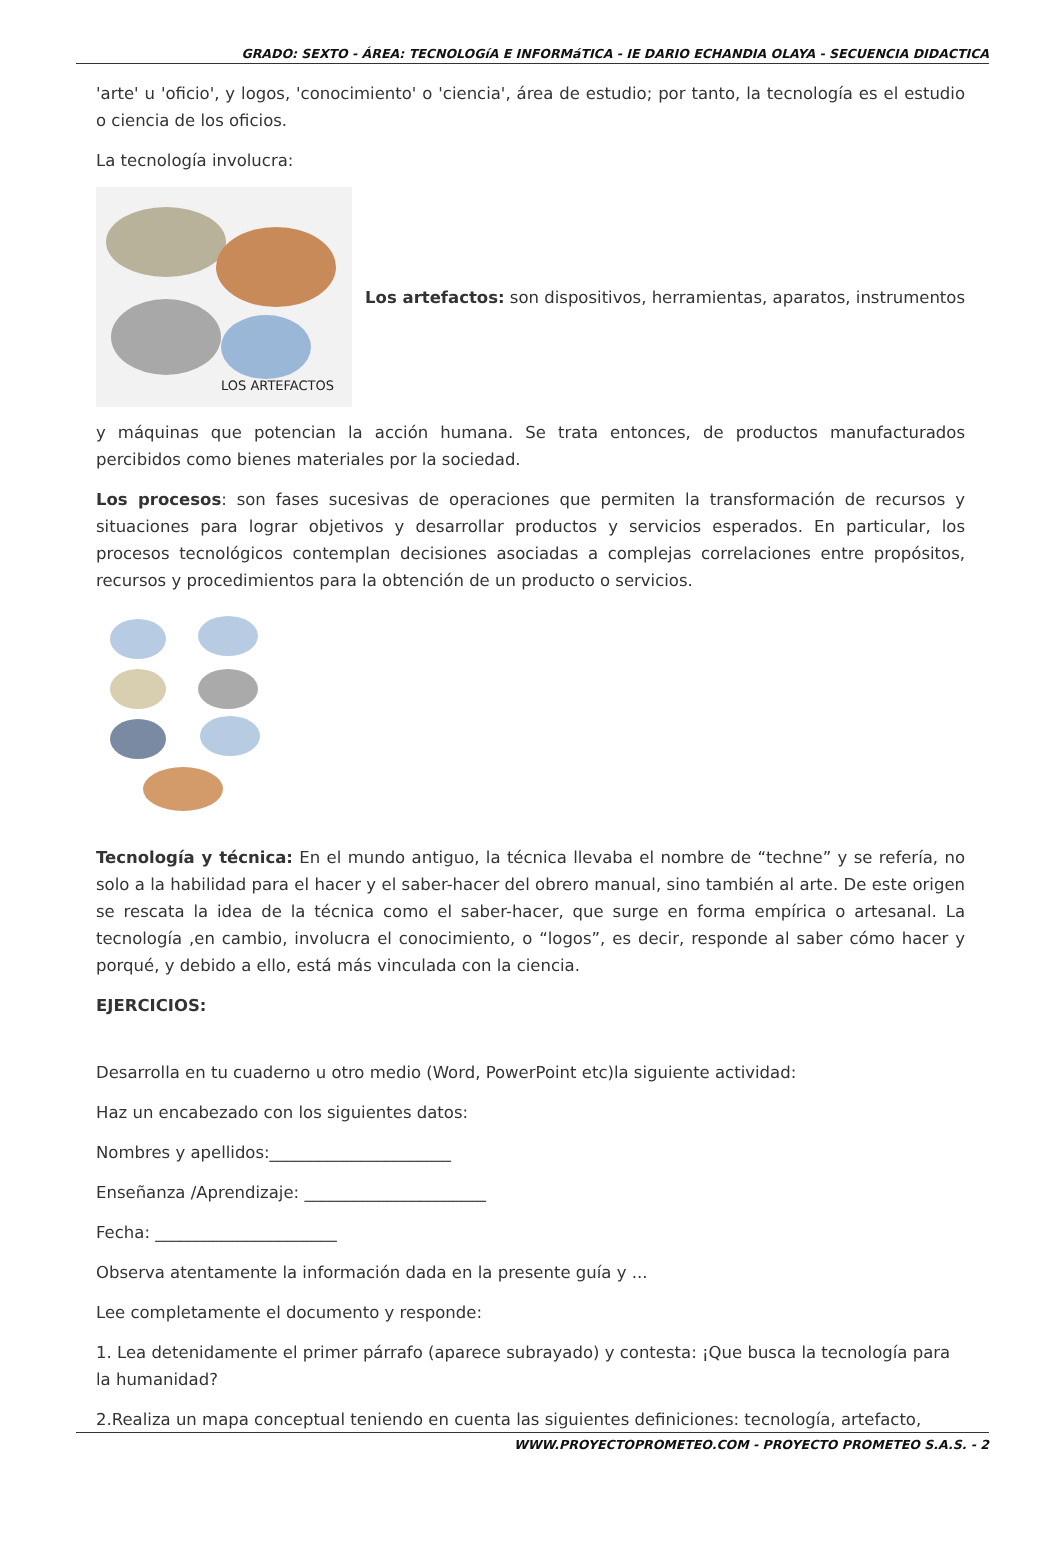GRADO: SEXTO - ÁREA: TECNOLOGíA E INFORMáTICA - IE DARIO ECHANDIA OLAYA - SECUENCIA DIDACTICA
'arte' u 'oficio', y logos, 'conocimiento' o 'ciencia', área de estudio; por tanto, la tecnología es el estudio o ciencia de los oficios.
La tecnología involucra:
LOS ARTEFACTOS
Los artefactos: son dispositivos, herramientas, aparatos, instrumentos
y máquinas que potencian la acción humana. Se trata entonces, de productos manufacturados percibidos como bienes materiales por la sociedad.
Los procesos: son fases sucesivas de operaciones que permiten la transformación de recursos y situaciones para lograr objetivos y desarrollar productos y servicios esperados. En particular, los procesos tecnológicos contemplan decisiones asociadas a complejas correlaciones entre propósitos, recursos y procedimientos para la obtención de un producto o servicios.
Tecnología y técnica: En el mundo antiguo, la técnica llevaba el nombre de “techne” y se refería, no solo a la habilidad para el hacer y el saber-hacer del obrero manual, sino también al arte. De este origen se rescata la idea de la técnica como el saber-hacer, que surge en forma empírica o artesanal. La tecnología ,en cambio, involucra el conocimiento, o “logos”, es decir, responde al saber cómo hacer y porqué, y debido a ello, está más vinculada con la ciencia.
EJERCICIOS:
Desarrolla en tu cuaderno u otro medio (Word, PowerPoint etc)la siguiente actividad:
Haz un encabezado con los siguientes datos:
Nombres y apellidos:______________________
Enseñanza /Aprendizaje: ______________________
Fecha: ______________________
Observa atentamente la información dada en la presente guía y ...
Lee completamente el documento y responde:
1. Lea detenidamente el primer párrafo (aparece subrayado) y contesta: ¡Que busca la tecnología para la humanidad?
2.Realiza un mapa conceptual teniendo en cuenta las siguientes definiciones: tecnología, artefacto,
WWW.PROYECTOPROMETEO.COM - PROYECTO PROMETEO S.A.S. - 2